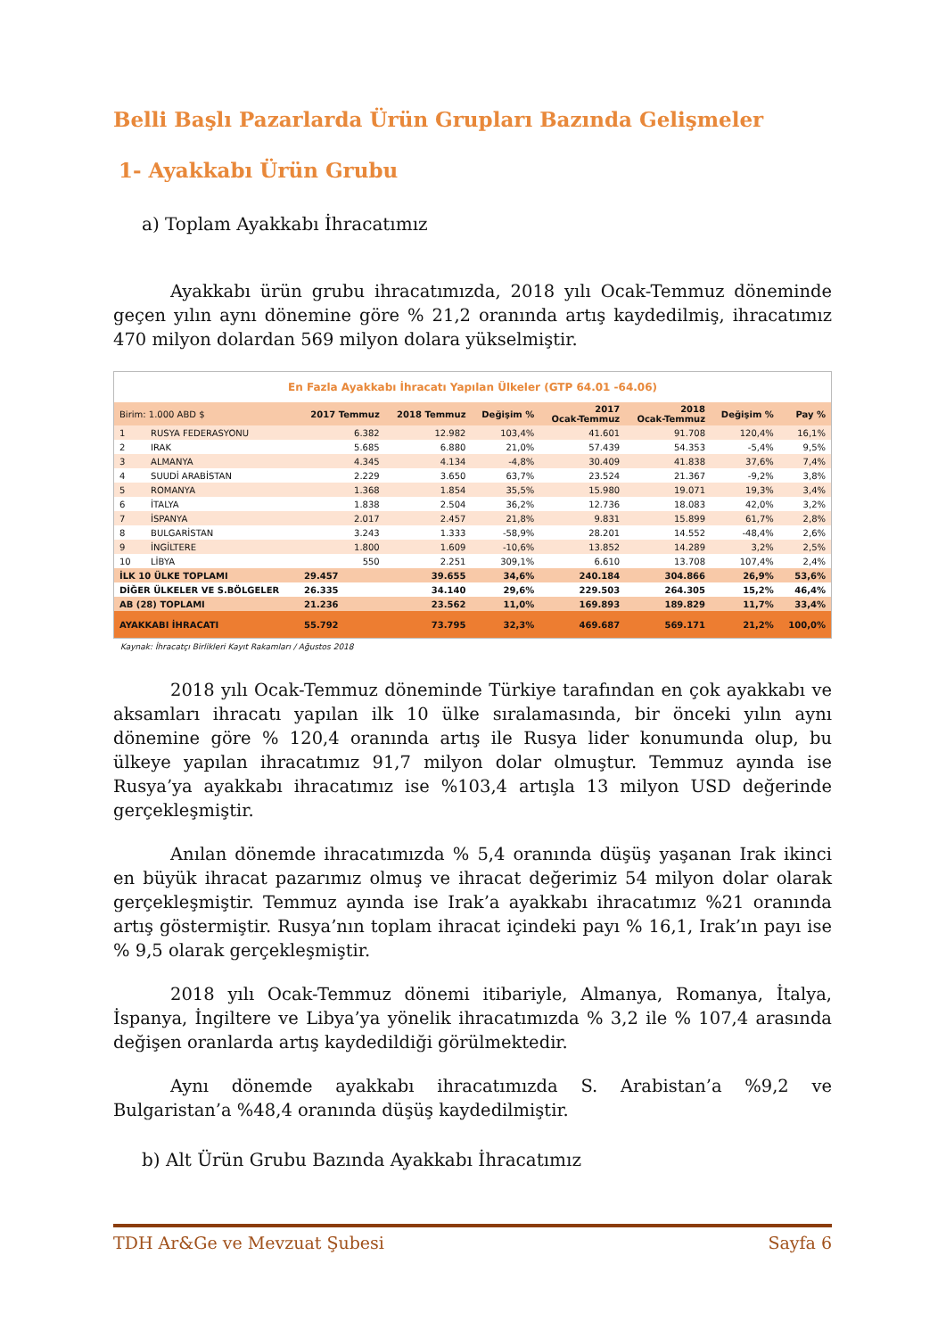Belli Başlı Pazarlarda Ürün Grupları Bazında Gelişmeler
1- Ayakkabı Ürün Grubu
a) Toplam Ayakkabı İhracatımız
Ayakkabı ürün grubu ihracatımızda, 2018 yılı Ocak-Temmuz döneminde geçen yılın aynı dönemine göre % 21,2 oranında artış kaydedilmiş, ihracatımız 470 milyon dolardan 569 milyon dolara yükselmiştir.
| En Fazla Ayakkabı İhracatı Yapılan Ülkeler (GTP 64.01 -64.06) | | | | | | | | |
| Birim: 1.000 ABD $ | | 2017 Temmuz | 2018 Temmuz | Değişim % | 2017 Ocak-Temmuz | 2018 Ocak-Temmuz | Değişim % | Pay % |
| 1 | RUSYA FEDERASYONU | 6.382 | 12.982 | 103,4% | 41.601 | 91.708 | 120,4% | 16,1% |
| 2 | IRAK | 5.685 | 6.880 | 21,0% | 57.439 | 54.353 | -5,4% | 9,5% |
| 3 | ALMANYA | 4.345 | 4.134 | -4,8% | 30.409 | 41.838 | 37,6% | 7,4% |
| 4 | SUUDİ ARABİSTAN | 2.229 | 3.650 | 63,7% | 23.524 | 21.367 | -9,2% | 3,8% |
| 5 | ROMANYA | 1.368 | 1.854 | 35,5% | 15.980 | 19.071 | 19,3% | 3,4% |
| 6 | İTALYA | 1.838 | 2.504 | 36,2% | 12.736 | 18.083 | 42,0% | 3,2% |
| 7 | İSPANYA | 2.017 | 2.457 | 21,8% | 9.831 | 15.899 | 61,7% | 2,8% |
| 8 | BULGARİSTAN | 3.243 | 1.333 | -58,9% | 28.201 | 14.552 | -48,4% | 2,6% |
| 9 | İNGİLTERE | 1.800 | 1.609 | -10,6% | 13.852 | 14.289 | 3,2% | 2,5% |
| 10 | LİBYA | 550 | 2.251 | 309,1% | 6.610 | 13.708 | 107,4% | 2,4% |
| İLK 10 ÜLKE TOPLAMI | | 29.457 | 39.655 | 34,6% | 240.184 | 304.866 | 26,9% | 53,6% |
| DİĞER ÜLKELER VE S.BÖLGELER | | 26.335 | 34.140 | 29,6% | 229.503 | 264.305 | 15,2% | 46,4% |
| AB (28) TOPLAMI | | 21.236 | 23.562 | 11,0% | 169.893 | 189.829 | 11,7% | 33,4% |
| AYAKKABI İHRACATI | | 55.792 | 73.795 | 32,3% | 469.687 | 569.171 | 21,2% | 100,0% |
Kaynak: İhracatçı Birlikleri Kayıt Rakamları / Ağustos 2018
2018 yılı Ocak-Temmuz döneminde Türkiye tarafından en çok ayakkabı ve aksamları ihracatı yapılan ilk 10 ülke sıralamasında, bir önceki yılın aynı dönemine göre % 120,4 oranında artış ile Rusya lider konumunda olup, bu ülkeye yapılan ihracatımız 91,7 milyon dolar olmuştur. Temmuz ayında ise Rusya’ya ayakkabı ihracatımız ise %103,4 artışla 13 milyon USD değerinde gerçekleşmiştir.
Anılan dönemde ihracatımızda % 5,4 oranında düşüş yaşanan Irak ikinci en büyük ihracat pazarımız olmuş ve ihracat değerimiz 54 milyon dolar olarak gerçekleşmiştir. Temmuz ayında ise Irak’a ayakkabı ihracatımız %21 oranında artış göstermiştir. Rusya’nın toplam ihracat içindeki payı % 16,1, Irak’ın payı ise % 9,5 olarak gerçekleşmiştir.
2018 yılı Ocak-Temmuz dönemi itibariyle, Almanya, Romanya, İtalya, İspanya, İngiltere ve Libya’ya yönelik ihracatımızda % 3,2 ile % 107,4 arasında değişen oranlarda artış kaydedildiği görülmektedir.
Aynı dönemde ayakkabı ihracatımızda S. Arabistan’a %9,2 ve Bulgaristan’a %48,4 oranında düşüş kaydedilmiştir.
b) Alt Ürün Grubu Bazında Ayakkabı İhracatımız
TDH Ar&Ge ve Mevzuat Şubesi Sayfa 6